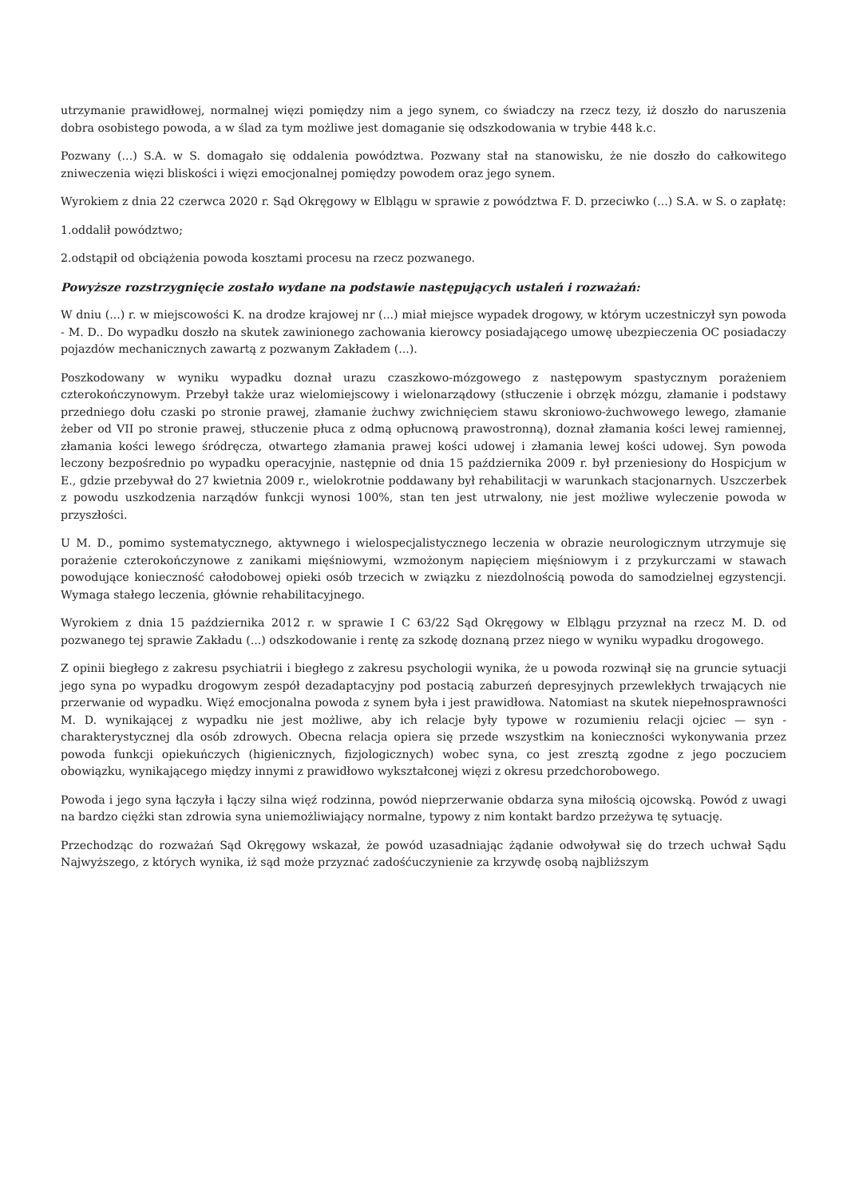utrzymanie prawidłowej, normalnej więzi pomiędzy nim a jego synem, co świadczy na rzecz tezy, iż doszło do naruszenia dobra osobistego powoda, a w ślad za tym możliwe jest domaganie się odszkodowania w trybie 448 k.c.
Pozwany (...) S.A. w S. domagało się oddalenia powództwa. Pozwany stał na stanowisku, że nie doszło do całkowitego zniweczenia więzi bliskości i więzi emocjonalnej pomiędzy powodem oraz jego synem.
Wyrokiem z dnia 22 czerwca 2020 r. Sąd Okręgowy w Elblągu w sprawie z powództwa F. D. przeciwko (...) S.A. w S. o zapłatę:
1.oddalił powództwo;
2.odstąpił od obciążenia powoda kosztami procesu na rzecz pozwanego.
Powyższe rozstrzygnięcie zostało wydane na podstawie następujących ustaleń i rozważań:
W dniu (...) r. w miejscowości K. na drodze krajowej nr (...) miał miejsce wypadek drogowy, w którym uczestniczył syn powoda - M. D.. Do wypadku doszło na skutek zawinionego zachowania kierowcy posiadającego umowę ubezpieczenia OC posiadaczy pojazdów mechanicznych zawartą z pozwanym Zakładem (...).
Poszkodowany w wyniku wypadku doznał urazu czaszkowo-mózgowego z następowym spastycznym porażeniem czterokończynowym. Przebył także uraz wielomiejscowy i wielonarządowy (stłuczenie i obrzęk mózgu, złamanie i podstawy przedniego dołu czaski po stronie prawej, złamanie żuchwy zwichnięciem stawu skroniowo-żuchwowego lewego, złamanie żeber od VII po stronie prawej, stłuczenie płuca z odmą opłucnową prawostronną), doznał złamania kości lewej ramiennej, złamania kości lewego śródręcza, otwartego złamania prawej kości udowej i złamania lewej kości udowej. Syn powoda leczony bezpośrednio po wypadku operacyjnie, następnie od dnia 15 października 2009 r. był przeniesiony do Hospicjum w E., gdzie przebywał do 27 kwietnia 2009 r., wielokrotnie poddawany był rehabilitacji w warunkach stacjonarnych. Uszczerbek z powodu uszkodzenia narządów funkcji wynosi 100%, stan ten jest utrwalony, nie jest możliwe wyleczenie powoda w przyszłości.
U M. D., pomimo systematycznego, aktywnego i wielospecjalistycznego leczenia w obrazie neurologicznym utrzymuje się porażenie czterokończynowe z zanikami mięśniowymi, wzmożonym napięciem mięśniowym i z przykurczami w stawach powodujące konieczność całodobowej opieki osób trzecich w związku z niezdolnością powoda do samodzielnej egzystencji. Wymaga stałego leczenia, głównie rehabilitacyjnego.
Wyrokiem z dnia 15 października 2012 r. w sprawie I C 63/22 Sąd Okręgowy w Elblągu przyznał na rzecz M. D. od pozwanego tej sprawie Zakładu (...) odszkodowanie i rentę za szkodę doznaną przez niego w wyniku wypadku drogowego.
Z opinii biegłego z zakresu psychiatrii i biegłego z zakresu psychologii wynika, że u powoda rozwinął się na gruncie sytuacji jego syna po wypadku drogowym zespół dezadaptacyjny pod postacią zaburzeń depresyjnych przewlekłych trwających nie przerwanie od wypadku. Więź emocjonalna powoda z synem była i jest prawidłowa. Natomiast na skutek niepełnosprawności M. D. wynikającej z wypadku nie jest możliwe, aby ich relacje były typowe w rozumieniu relacji ojciec — syn - charakterystycznej dla osób zdrowych. Obecna relacja opiera się przede wszystkim na konieczności wykonywania przez powoda funkcji opiekuńczych (higienicznych, fizjologicznych) wobec syna, co jest zresztą zgodne z jego poczuciem obowiązku, wynikającego między innymi z prawidłowo wykształconej więzi z okresu przedchorobowego.
Powoda i jego syna łączyła i łączy silna więź rodzinna, powód nieprzerwanie obdarza syna miłością ojcowską. Powód z uwagi na bardzo ciężki stan zdrowia syna uniemożliwiający normalne, typowy z nim kontakt bardzo przeżywa tę sytuację.
Przechodząc do rozważań Sąd Okręgowy wskazał, że powód uzasadniając żądanie odwoływał się do trzech uchwał Sądu Najwyższego, z których wynika, iż sąd może przyznać zadośćuczynienie za krzywdę osobą najbliższym